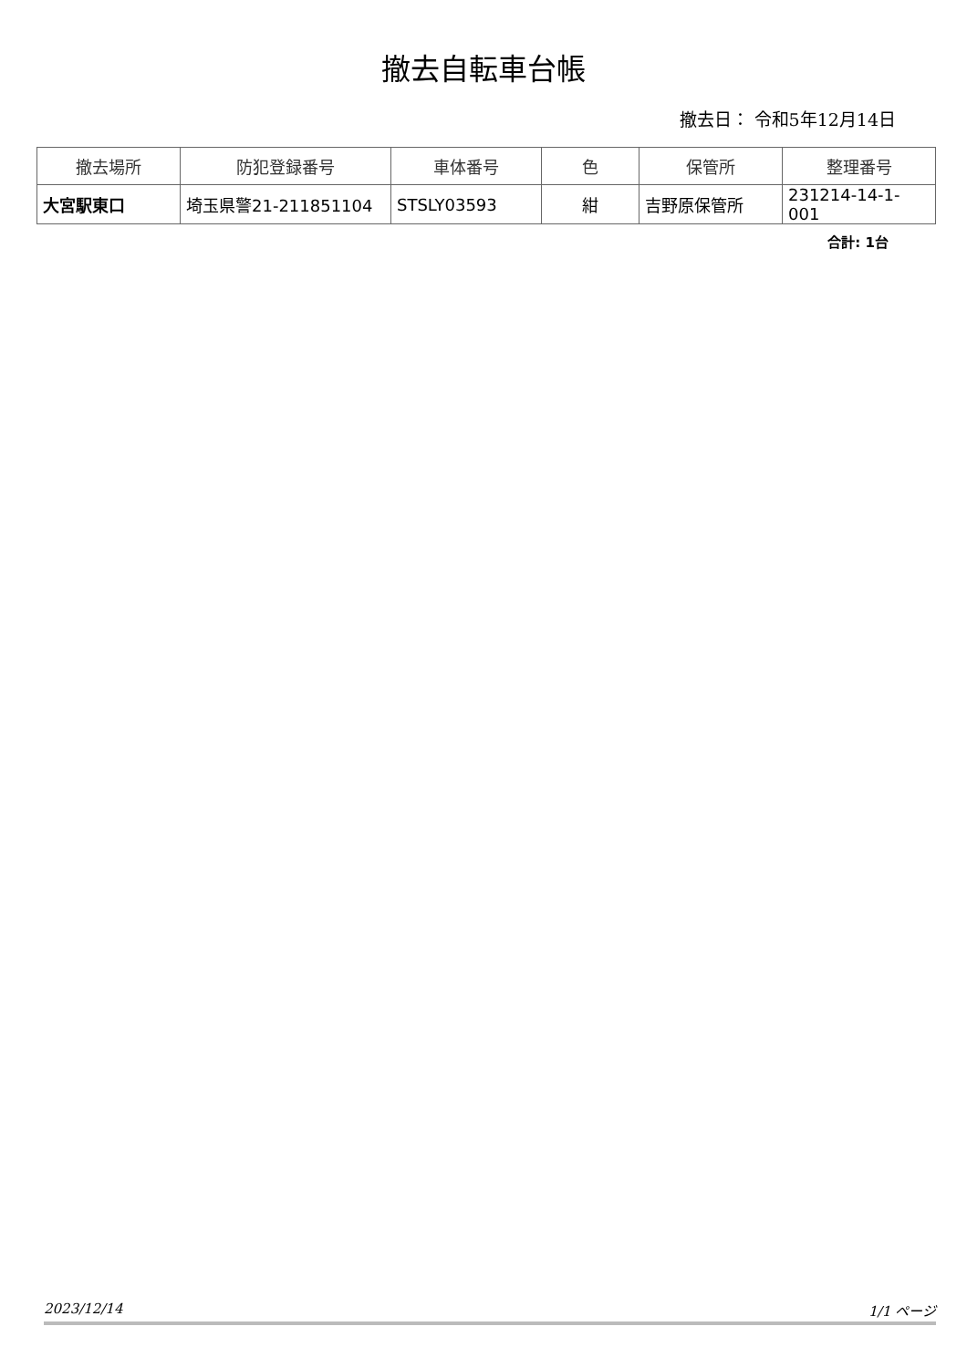撤去自転車台帳
撤去日： 令和5年12月14日
| 撤去場所 | 防犯登録番号 | 車体番号 | 色 | 保管所 | 整理番号 |
| --- | --- | --- | --- | --- | --- |
| 大宮駅東口 | 埼玉県警21-211851104 | STSLY03593 | 紺 | 吉野原保管所 | 231214-14-1-001 |
合計: 1台
2023/12/14 1/1 ページ